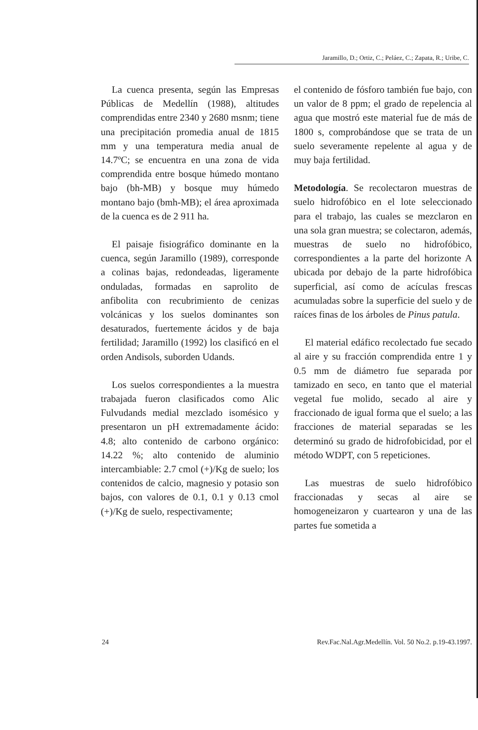Jaramillo, D.; Ortiz, C.; Peláez, C.; Zapata, R.; Uribe, C.
La cuenca presenta, según las Empresas Públicas de Medellín (1988), altitudes comprendidas entre 2340 y 2680 msnm; tiene una precipitación promedia anual de 1815 mm y una temperatura media anual de 14.7ºC; se encuentra en una zona de vida comprendida entre bosque húmedo montano bajo (bh-MB) y bosque muy húmedo montano bajo (bmh-MB); el área aproximada de la cuenca es de 2 911 ha.
El paisaje fisiográfico dominante en la cuenca, según Jaramillo (1989), corresponde a colinas bajas, redondeadas, ligeramente onduladas, formadas en saprolito de anfibolita con recubrimiento de cenizas volcánicas y los suelos dominantes son desaturados, fuertemente ácidos y de baja fertilidad; Jaramillo (1992) los clasificó en el orden Andisols, suborden Udands.
Los suelos correspondientes a la muestra trabajada fueron clasificados como Alic Fulvudands medial mezclado isomésico y presentaron un pH extremadamente ácido: 4.8; alto contenido de carbono orgánico: 14.22 %; alto contenido de aluminio intercambiable: 2.7 cmol (+)/Kg de suelo; los contenidos de calcio, magnesio y potasio son bajos, con valores de 0.1, 0.1 y 0.13 cmol (+)/Kg de suelo, respectivamente;
el contenido de fósforo también fue bajo, con un valor de 8 ppm; el grado de repelencia al agua que mostró este material fue de más de 1800 s, comprobándose que se trata de un suelo severamente repelente al agua y de muy baja fertilidad.
Metodología. Se recolectaron muestras de suelo hidrofóbico en el lote seleccionado para el trabajo, las cuales se mezclaron en una sola gran muestra; se colectaron, además, muestras de suelo no hidrofóbico, correspondientes a la parte del horizonte A ubicada por debajo de la parte hidrofóbica superficial, así como de acículas frescas acumuladas sobre la superficie del suelo y de raíces finas de los árboles de Pinus patula.
El material edáfico recolectado fue secado al aire y su fracción comprendida entre 1 y 0.5 mm de diámetro fue separada por tamizado en seco, en tanto que el material vegetal fue molido, secado al aire y fraccionado de igual forma que el suelo; a las fracciones de material separadas se les determinó su grado de hidrofobicidad, por el método WDPT, con 5 repeticiones.
Las muestras de suelo hidrofóbico fraccionadas y secas al aire se homogeneizaron y cuartearon y una de las partes fue sometida a
24 Rev.Fac.Nal.Agr.Medellín. Vol. 50 No.2. p.19-43.1997.